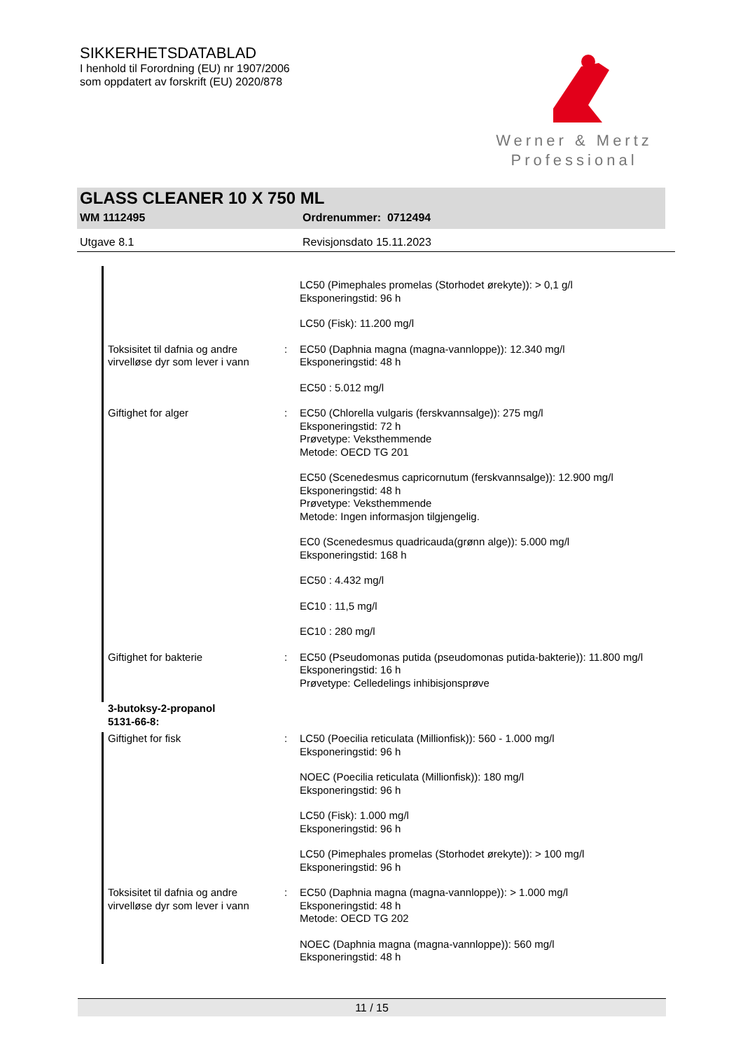SIKKERHETSDATABLAD
I henhold til Forordning (EU) nr 1907/2006
som oppdatert av forskrift (EU) 2020/878
Werner & Mertz
Professional
GLASS CLEANER 10 X 750 ML
WM 1112495 Ordrenummer: 0712494
Utgave 8.1 Revisjonsdato 15.11.2023
LC50 (Pimephales promelas (Storhodet ørekyte)): > 0,1 g/l
Eksponeringstid: 96 h
LC50 (Fisk): 11.200 mg/l
Toksisitet til dafnia og andre virvelløse dyr som lever i vann
: EC50 (Daphnia magna (magna-vannloppe)): 12.340 mg/l
Eksponeringstid: 48 h
EC50 : 5.012 mg/l
Giftighet for alger : EC50 (Chlorella vulgaris (ferskvannsalge)): 275 mg/l
Eksponeringstid: 72 h
Prøvetype: Veksthemmende
Metode: OECD TG 201
EC50 (Scenedesmus capricornutum (ferskvannsalge)): 12.900 mg/l
Eksponeringstid: 48 h
Prøvetype: Veksthemmende
Metode: Ingen informasjon tilgjengelig.
EC0 (Scenedesmus quadricauda(grønn alge)): 5.000 mg/l
Eksponeringstid: 168 h
EC50 : 4.432 mg/l
EC10 : 11,5 mg/l
EC10 : 280 mg/l
Giftighet for bakterie : EC50 (Pseudomonas putida (pseudomonas putida-bakterie)): 11.800 mg/l
Eksponeringstid: 16 h
Prøvetype: Celledelings inhibisjonsprøve
3-butoksy-2-propanol
5131-66-8:
Giftighet for fisk : LC50 (Poecilia reticulata (Millionfisk)): 560 - 1.000 mg/l
Eksponeringstid: 96 h
NOEC (Poecilia reticulata (Millionfisk)): 180 mg/l
Eksponeringstid: 96 h
LC50 (Fisk): 1.000 mg/l
Eksponeringstid: 96 h
LC50 (Pimephales promelas (Storhodet ørekyte)): > 100 mg/l
Eksponeringstid: 96 h
Toksisitet til dafnia og andre virvelløse dyr som lever i vann
: EC50 (Daphnia magna (magna-vannloppe)): > 1.000 mg/l
Eksponeringstid: 48 h
Metode: OECD TG 202
NOEC (Daphnia magna (magna-vannloppe)): 560 mg/l
Eksponeringstid: 48 h
11 / 15